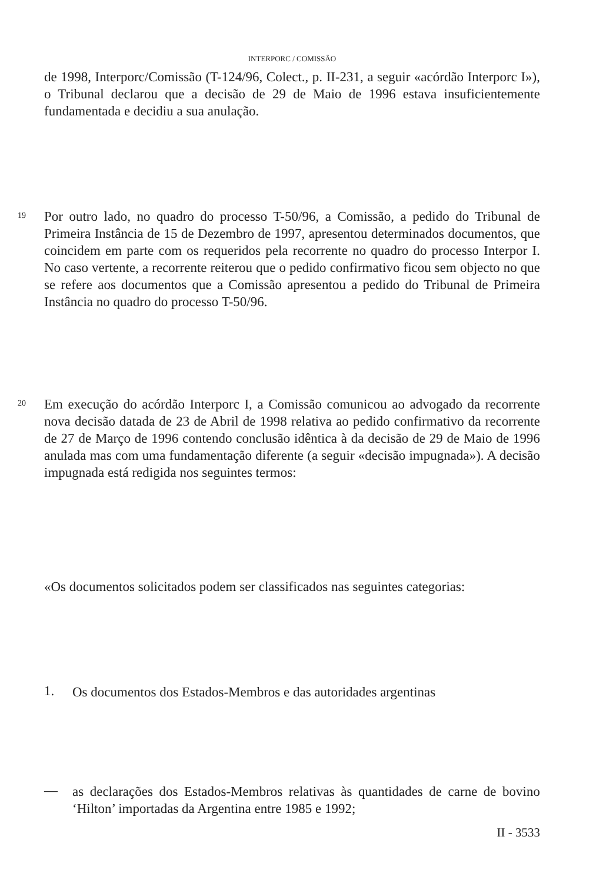INTERPORC / COMISSÃO
de 1998, Interporc/Comissão (T-124/96, Colect., p. II-231, a seguir «acórdão Interporc I»), o Tribunal declarou que a decisão de 29 de Maio de 1996 estava insuficientemente fundamentada e decidiu a sua anulação.
19
Por outro lado, no quadro do processo T-50/96, a Comissão, a pedido do Tribunal de Primeira Instância de 15 de Dezembro de 1997, apresentou determinados documentos, que coincidem em parte com os requeridos pela recorrente no quadro do processo Interpor I. No caso vertente, a recorrente reiterou que o pedido confirmativo ficou sem objecto no que se refere aos documentos que a Comissão apresentou a pedido do Tribunal de Primeira Instância no quadro do processo T-50/96.
20
Em execução do acórdão Interporc I, a Comissão comunicou ao advogado da recorrente nova decisão datada de 23 de Abril de 1998 relativa ao pedido confirmativo da recorrente de 27 de Março de 1996 contendo conclusão idêntica à da decisão de 29 de Maio de 1996 anulada mas com uma fundamentação diferente (a seguir «decisão impugnada»). A decisão impugnada está redigida nos seguintes termos:
«Os documentos solicitados podem ser classificados nas seguintes categorias:
1.
Os documentos dos Estados-Membros e das autoridades argentinas
—
as declarações dos Estados-Membros relativas às quantidades de carne de bovino ‘Hilton’ importadas da Argentina entre 1985 e 1992;
II - 3533